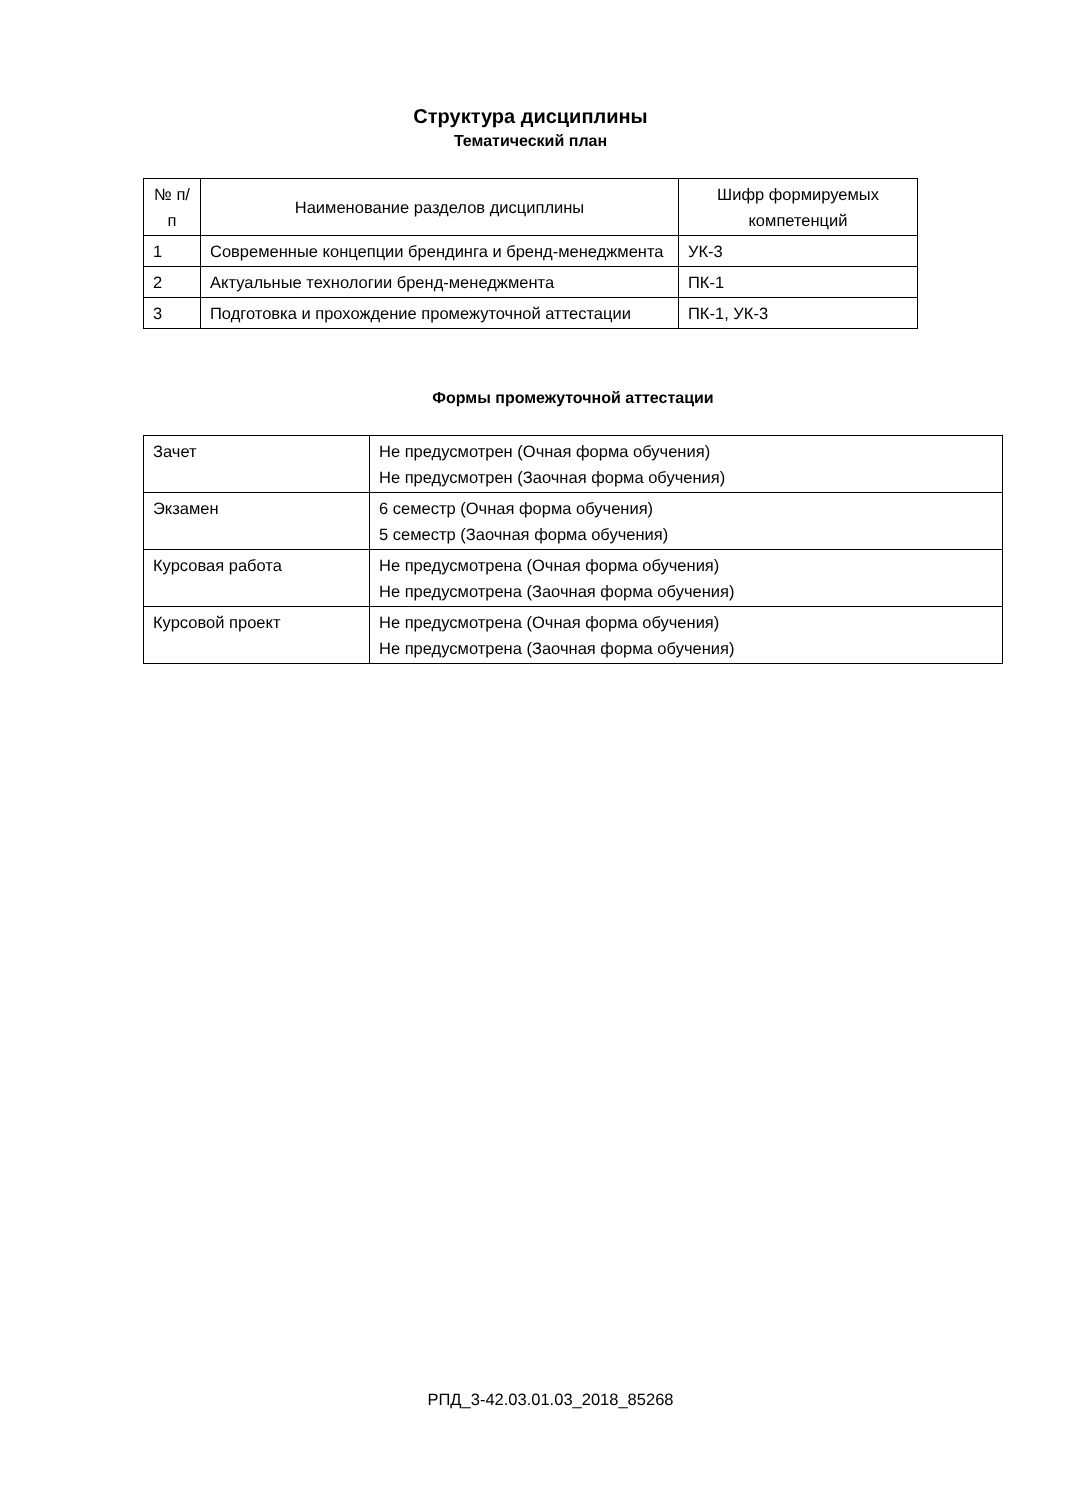Структура дисциплины
Тематический план
| № п/п | Наименование разделов дисциплины | Шифр формируемых компетенций |
| 1 | Современные концепции брендинга и бренд-менеджмента | УК-3 |
| 2 | Актуальные технологии бренд-менеджмента | ПК-1 |
| 3 | Подготовка и прохождение промежуточной аттестации | ПК-1, УК-3 |
Формы промежуточной аттестации
| Зачет | Не предусмотрен (Очная форма обучения) Не предусмотрен (Заочная форма обучения) |
| Экзамен | 6 семестр (Очная форма обучения) 5 семестр (Заочная форма обучения) |
| Курсовая работа | Не предусмотрена (Очная форма обучения) Не предусмотрена (Заочная форма обучения) |
| Курсовой проект | Не предусмотрена (Очная форма обучения) Не предусмотрена (Заочная форма обучения) |
РПД_3-42.03.01.03_2018_85268